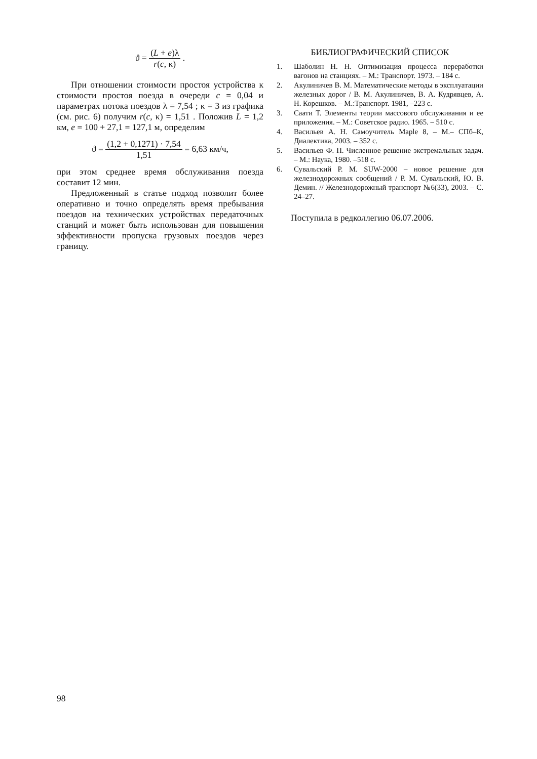ϑ = (L + e)λ r(c, κ) .
При отношении стоимости простоя устройства к стоимости простоя поезда в очереди c = 0,04 и параметрах потока поездов λ = 7,54 ; κ = 3 из графика (см. рис. 6) получим r(c, κ) = 1,51 . Положив L = 1,2 км, e = 100 + 27,1 = 127,1 м, определим
ϑ = (1,2 + 0,1271) · 7,54 1,51 = 6,63 км/ч,
при этом среднее время обслуживания поезда составит 12 мин.
Предложенный в статье подход позволит более оперативно и точно определять время пребывания поездов на технических устройствах передаточных станций и может быть использован для повышения эффективности пропуска грузовых поездов через границу.
БИБЛИОГРАФИЧЕСКИЙ СПИСОК
1. Шаболин Н. Н. Оптимизация процесса переработки вагонов на станциях. – М.: Транспорт. 1973. – 184 с.
2. Акулиничев В. М. Математические методы в эксплуатации железных дорог / В. М. Акулиничев, В. А. Кудрявцев, А. Н. Корешков. – М.:Транспорт. 1981, –223 с.
3. Саати Т. Элементы теории массового обслуживания и ее приложения. – М.: Советское радио. 1965. – 510 с.
4. Васильев А. Н. Самоучитель Maple 8, – М.– СПб–К, Диалектика, 2003. – 352 с.
5. Васильев Ф. П. Численное решение экстремальных задач. – М.: Наука, 1980. –518 с.
6. Сувальский Р. М. SUW-2000 – новое решение для железнодорожных сообщений / Р. М. Сувальский, Ю. В. Демин. // Железнодорожный транспорт №6(33), 2003. – С. 24–27.
Поступила в редколлегию 06.07.2006.
98